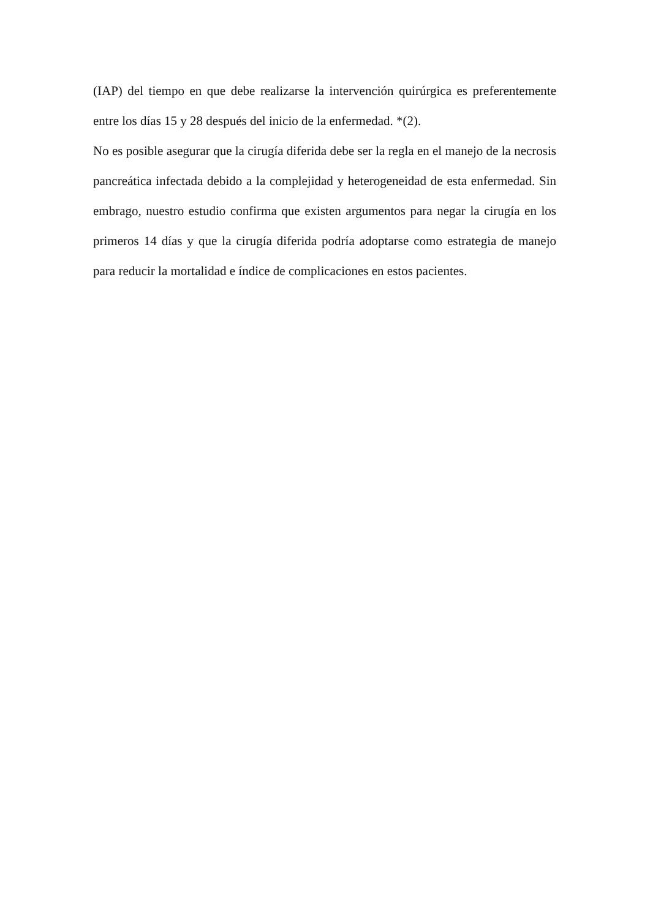(IAP) del tiempo en que debe realizarse la intervención quirúrgica es preferentemente entre los días 15 y 28 después del inicio de la enfermedad. *(2).
No es posible asegurar que la cirugía diferida debe ser la regla en el manejo de la necrosis pancreática infectada debido a la complejidad y heterogeneidad de esta enfermedad. Sin embrago, nuestro estudio confirma que existen argumentos para negar la cirugía en los primeros 14 días y que la cirugía diferida podría adoptarse como estrategia de manejo para reducir la mortalidad e índice de complicaciones en estos pacientes.